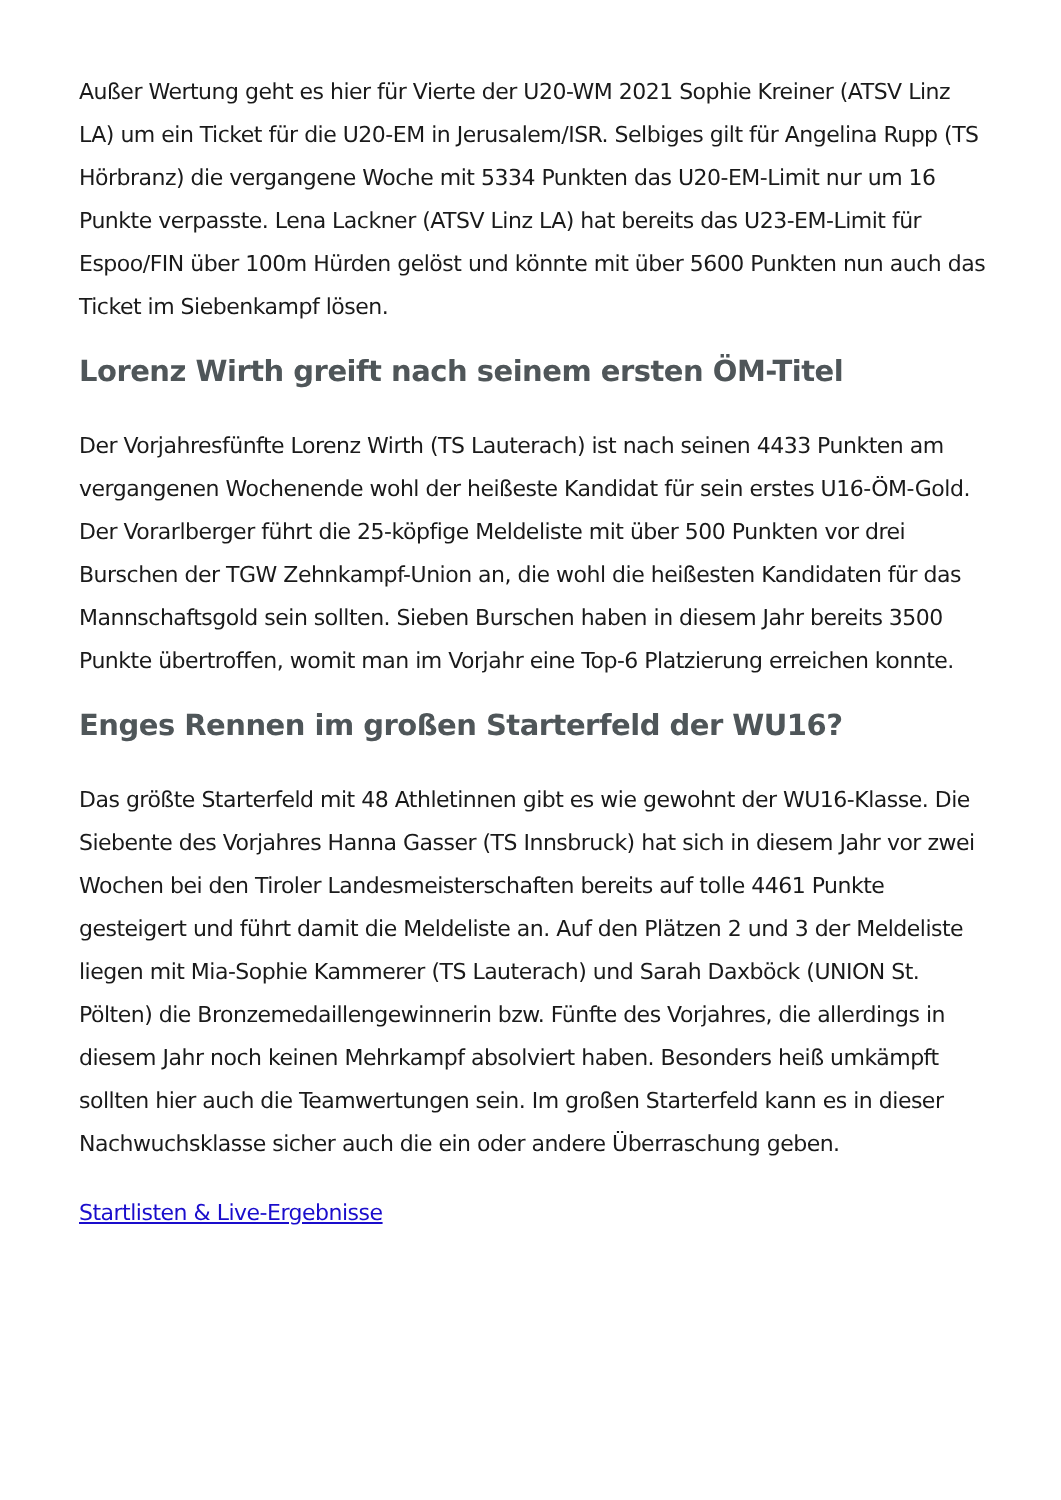Außer Wertung geht es hier für Vierte der U20-WM 2021 Sophie Kreiner (ATSV Linz LA) um ein Ticket für die U20-EM in Jerusalem/ISR. Selbiges gilt für Angelina Rupp (TS Hörbranz) die vergangene Woche mit 5334 Punkten das U20-EM-Limit nur um 16 Punkte verpasste. Lena Lackner (ATSV Linz LA) hat bereits das U23-EM-Limit für Espoo/FIN über 100m Hürden gelöst und könnte mit über 5600 Punkten nun auch das Ticket im Siebenkampf lösen.
Lorenz Wirth greift nach seinem ersten ÖM-Titel
Der Vorjahresfünfte Lorenz Wirth (TS Lauterach) ist nach seinen 4433 Punkten am vergangenen Wochenende wohl der heißeste Kandidat für sein erstes U16-ÖM-Gold. Der Vorarlberger führt die 25-köpfige Meldeliste mit über 500 Punkten vor drei Burschen der TGW Zehnkampf-Union an, die wohl die heißesten Kandidaten für das Mannschaftsgold sein sollten. Sieben Burschen haben in diesem Jahr bereits 3500 Punkte übertroffen, womit man im Vorjahr eine Top-6 Platzierung erreichen konnte.
Enges Rennen im großen Starterfeld der WU16?
Das größte Starterfeld mit 48 Athletinnen gibt es wie gewohnt der WU16-Klasse. Die Siebente des Vorjahres Hanna Gasser (TS Innsbruck) hat sich in diesem Jahr vor zwei Wochen bei den Tiroler Landesmeisterschaften bereits auf tolle 4461 Punkte gesteigert und führt damit die Meldeliste an. Auf den Plätzen 2 und 3 der Meldeliste liegen mit Mia-Sophie Kammerer (TS Lauterach) und Sarah Daxböck (UNION St. Pölten) die Bronzemedaillengewinnerin bzw. Fünfte des Vorjahres, die allerdings in diesem Jahr noch keinen Mehrkampf absolviert haben. Besonders heiß umkämpft sollten hier auch die Teamwertungen sein. Im großen Starterfeld kann es in dieser Nachwuchsklasse sicher auch die ein oder andere Überraschung geben.
Startlisten & Live-Ergebnisse